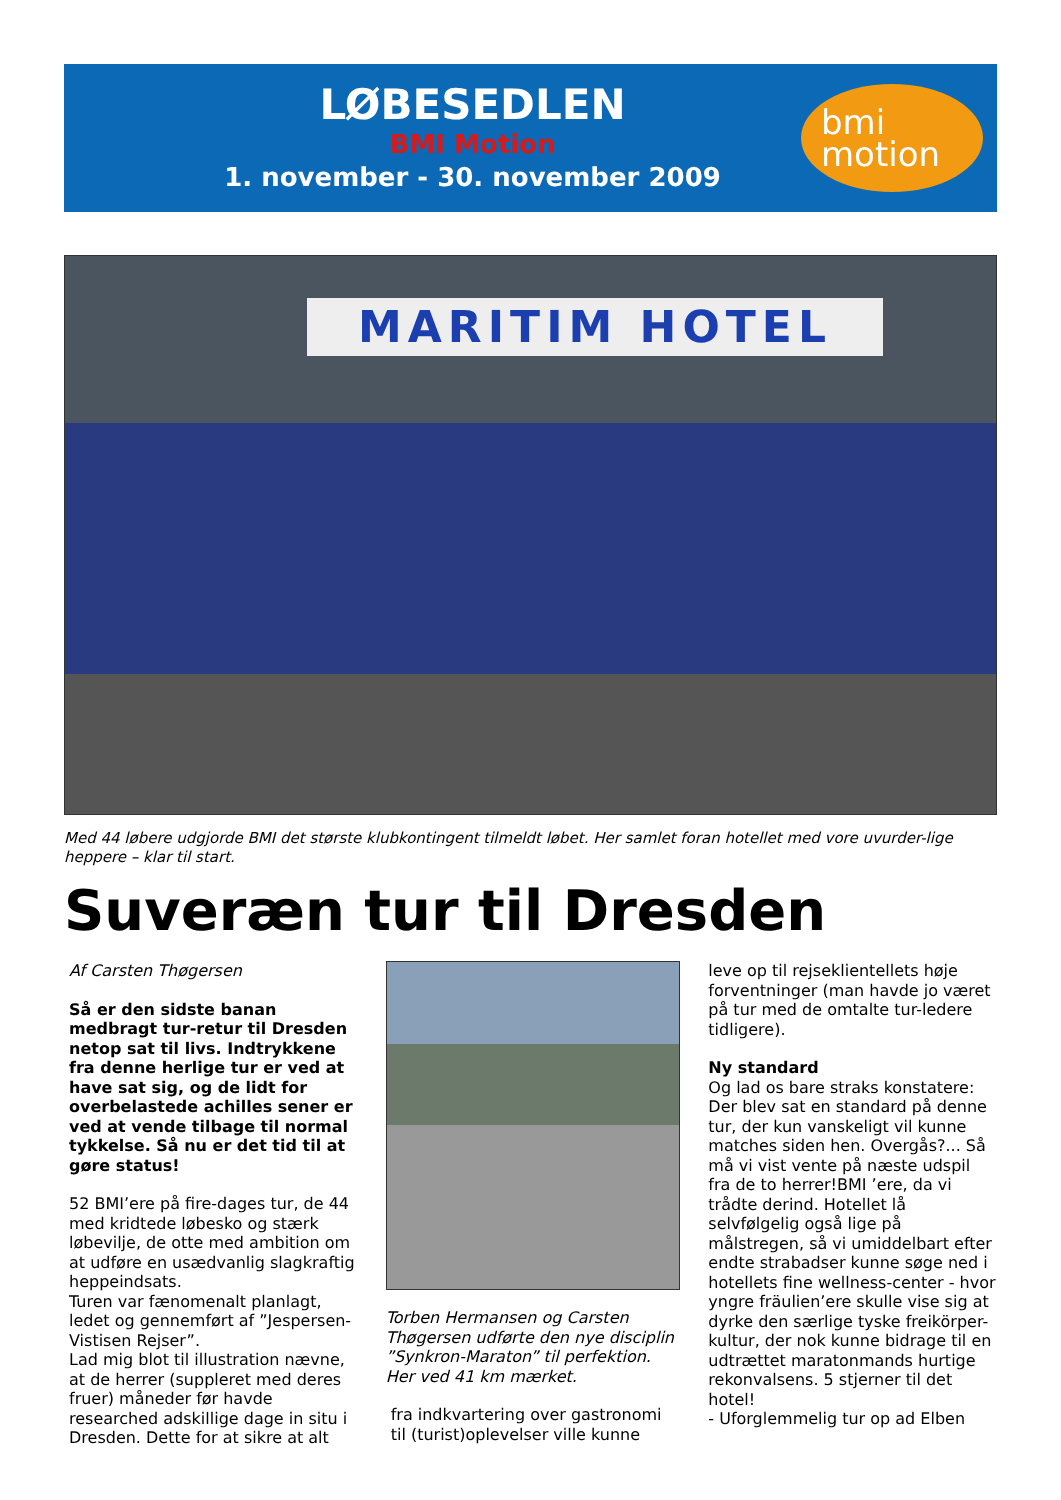LØBESEDLEN
BMI Motion
1. november - 30. november 2009
bmi
motion
MARITIM HOTEL
Med 44 løbere udgjorde BMI det største klubkontingent tilmeldt løbet. Her samlet foran hotellet med vore uvurder-lige heppere – klar til start.
Suveræn tur til Dresden
Af Carsten Thøgersen
Så er den sidste banan medbragt tur-retur til Dresden netop sat til livs. Indtrykkene fra denne herlige tur er ved at have sat sig, og de lidt for overbelastede achilles sener er ved at vende tilbage til normal tykkelse. Så nu er det tid til at gøre status!
52 BMI’ere på fire-dages tur, de 44 med kridtede løbesko og stærk løbevilje, de otte med ambition om at udføre en usædvanlig slagkraftig heppeindsats.
Turen var fænomenalt planlagt, ledet og gennemført af ”Jespersen-Vistisen Rejser”.
Lad mig blot til illustration nævne, at de herrer (suppleret med deres fruer) måneder før havde researched adskillige dage in situ i Dresden. Dette for at sikre at alt
Torben Hermansen og Carsten Thøgersen udførte den nye disciplin ”Synkron-Maraton” til perfektion. Her ved 41 km mærket.
fra indkvartering over gastronomi til (turist)oplevelser ville kunne
leve op til rejseklientellets høje forventninger (man havde jo været på tur med de omtalte tur-ledere tidligere).
Ny standard
Og lad os bare straks konstatere: Der blev sat en standard på denne tur, der kun vanskeligt vil kunne matches siden hen. Overgås?... Så må vi vist vente på næste udspil fra de to herrer!BMI ’ere, da vi trådte derind. Hotellet lå selvfølgelig også lige på målstregen, så vi umiddelbart efter endte strabadser kunne søge ned i hotellets fine wellness-center - hvor yngre fräulien’ere skulle vise sig at dyrke den særlige tyske freikörper-kultur, der nok kunne bidrage til en udtrættet maratonmands hurtige rekonvalsens. 5 stjerner til det hotel!
- Uforglemmelig tur op ad Elben